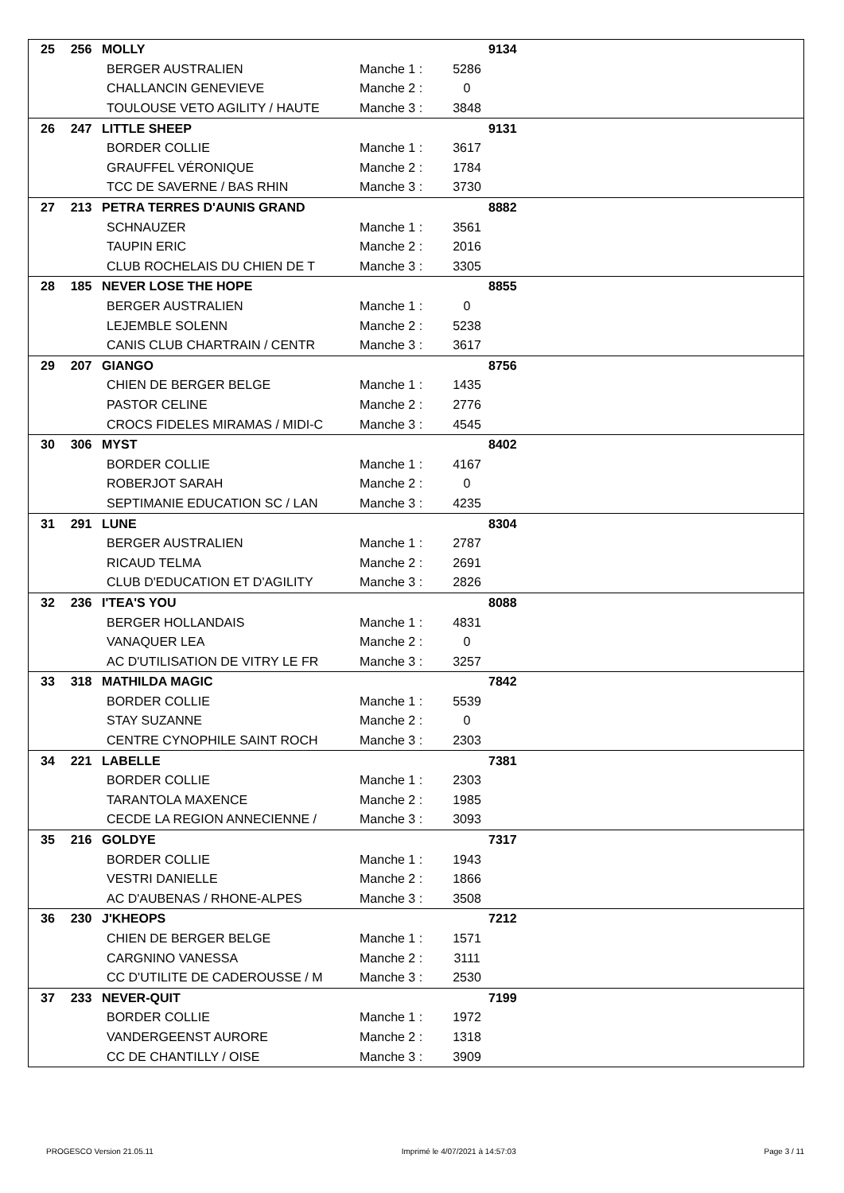| 25 | 256 | MOLLY | | | 9134 |
| | | BERGER AUSTRALIEN | Manche 1 : | 5286 | |
| | | CHALLANCIN GENEVIEVE | Manche 2 : | 0 | |
| | | TOULOUSE VETO AGILITY / HAUTE | Manche 3 : | 3848 | |
| 26 | 247 | LITTLE SHEEP | | | 9131 |
| | | BORDER COLLIE | Manche 1 : | 3617 | |
| | | GRAUFFEL VÉRONIQUE | Manche 2 : | 1784 | |
| | | TCC DE SAVERNE / BAS RHIN | Manche 3 : | 3730 | |
| 27 | 213 | PETRA TERRES D'AUNIS GRAND | | | 8882 |
| | | SCHNAUZER | Manche 1 : | 3561 | |
| | | TAUPIN ERIC | Manche 2 : | 2016 | |
| | | CLUB ROCHELAIS DU CHIEN DE T | Manche 3 : | 3305 | |
| 28 | 185 | NEVER LOSE THE HOPE | | | 8855 |
| | | BERGER AUSTRALIEN | Manche 1 : | 0 | |
| | | LEJEMBLE SOLENN | Manche 2 : | 5238 | |
| | | CANIS CLUB CHARTRAIN / CENTR | Manche 3 : | 3617 | |
| 29 | 207 | GIANGO | | | 8756 |
| | | CHIEN DE BERGER BELGE | Manche 1 : | 1435 | |
| | | PASTOR CELINE | Manche 2 : | 2776 | |
| | | CROCS FIDELES MIRAMAS / MIDI-C | Manche 3 : | 4545 | |
| 30 | 306 | MYST | | | 8402 |
| | | BORDER COLLIE | Manche 1 : | 4167 | |
| | | ROBERJOT SARAH | Manche 2 : | 0 | |
| | | SEPTIMANIE EDUCATION SC / LAN | Manche 3 : | 4235 | |
| 31 | 291 | LUNE | | | 8304 |
| | | BERGER AUSTRALIEN | Manche 1 : | 2787 | |
| | | RICAUD TELMA | Manche 2 : | 2691 | |
| | | CLUB D'EDUCATION ET D'AGILITY | Manche 3 : | 2826 | |
| 32 | 236 | I'TEA'S YOU | | | 8088 |
| | | BERGER HOLLANDAIS | Manche 1 : | 4831 | |
| | | VANAQUER LEA | Manche 2 : | 0 | |
| | | AC D'UTILISATION DE VITRY LE FR | Manche 3 : | 3257 | |
| 33 | 318 | MATHILDA MAGIC | | | 7842 |
| | | BORDER COLLIE | Manche 1 : | 5539 | |
| | | STAY SUZANNE | Manche 2 : | 0 | |
| | | CENTRE CYNOPHILE SAINT ROCH | Manche 3 : | 2303 | |
| 34 | 221 | LABELLE | | | 7381 |
| | | BORDER COLLIE | Manche 1 : | 2303 | |
| | | TARANTOLA MAXENCE | Manche 2 : | 1985 | |
| | | CECDE LA REGION ANNECIENNE / | Manche 3 : | 3093 | |
| 35 | 216 | GOLDYE | | | 7317 |
| | | BORDER COLLIE | Manche 1 : | 1943 | |
| | | VESTRI DANIELLE | Manche 2 : | 1866 | |
| | | AC D'AUBENAS / RHONE-ALPES | Manche 3 : | 3508 | |
| 36 | 230 | J'KHEOPS | | | 7212 |
| | | CHIEN DE BERGER BELGE | Manche 1 : | 1571 | |
| | | CARGNINO VANESSA | Manche 2 : | 3111 | |
| | | CC D'UTILITE DE CADEROUSSE / M | Manche 3 : | 2530 | |
| 37 | 233 | NEVER-QUIT | | | 7199 |
| | | BORDER COLLIE | Manche 1 : | 1972 | |
| | | VANDERGEENST AURORE | Manche 2 : | 1318 | |
| | | CC DE CHANTILLY / OISE | Manche 3 : | 3909 | |
PROGESCO Version 21.05.11 Imprimé le 4/07/2021 à 14:57:03 Page 3 / 11